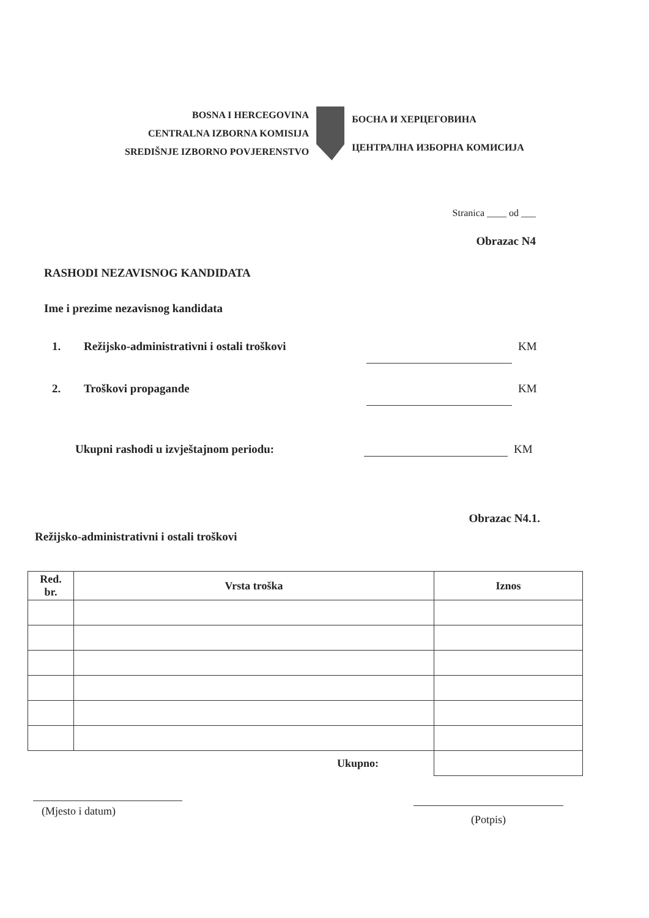BOSNA I HERCEGOVINA
CENTRALNA IZBORNA KOMISIJA
SREDIŠNJE IZBORNO POVJERENSTVO
БОСНА И ХЕРЦЕГОВИНА
ЦЕНТРАЛНА ИЗБОРНА КОМИСИЈА
Stranica ____ od ___
Obrazac N4
RASHODI NEZAVISNOG KANDIDATA
Ime i prezime nezavisnog kandidata
1. Režijsko-administrativni i ostali troškovi KM
2. Troškovi propagande KM
Ukupni rashodi u izvještajnom periodu: KM
Obrazac N4.1.
Režijsko-administrativni i ostali troškovi
| Red. br. | Vrsta troška | Iznos |
| --- | --- | --- |
| | Ukupno: | |
(Mjesto i datum)
(Potpis)